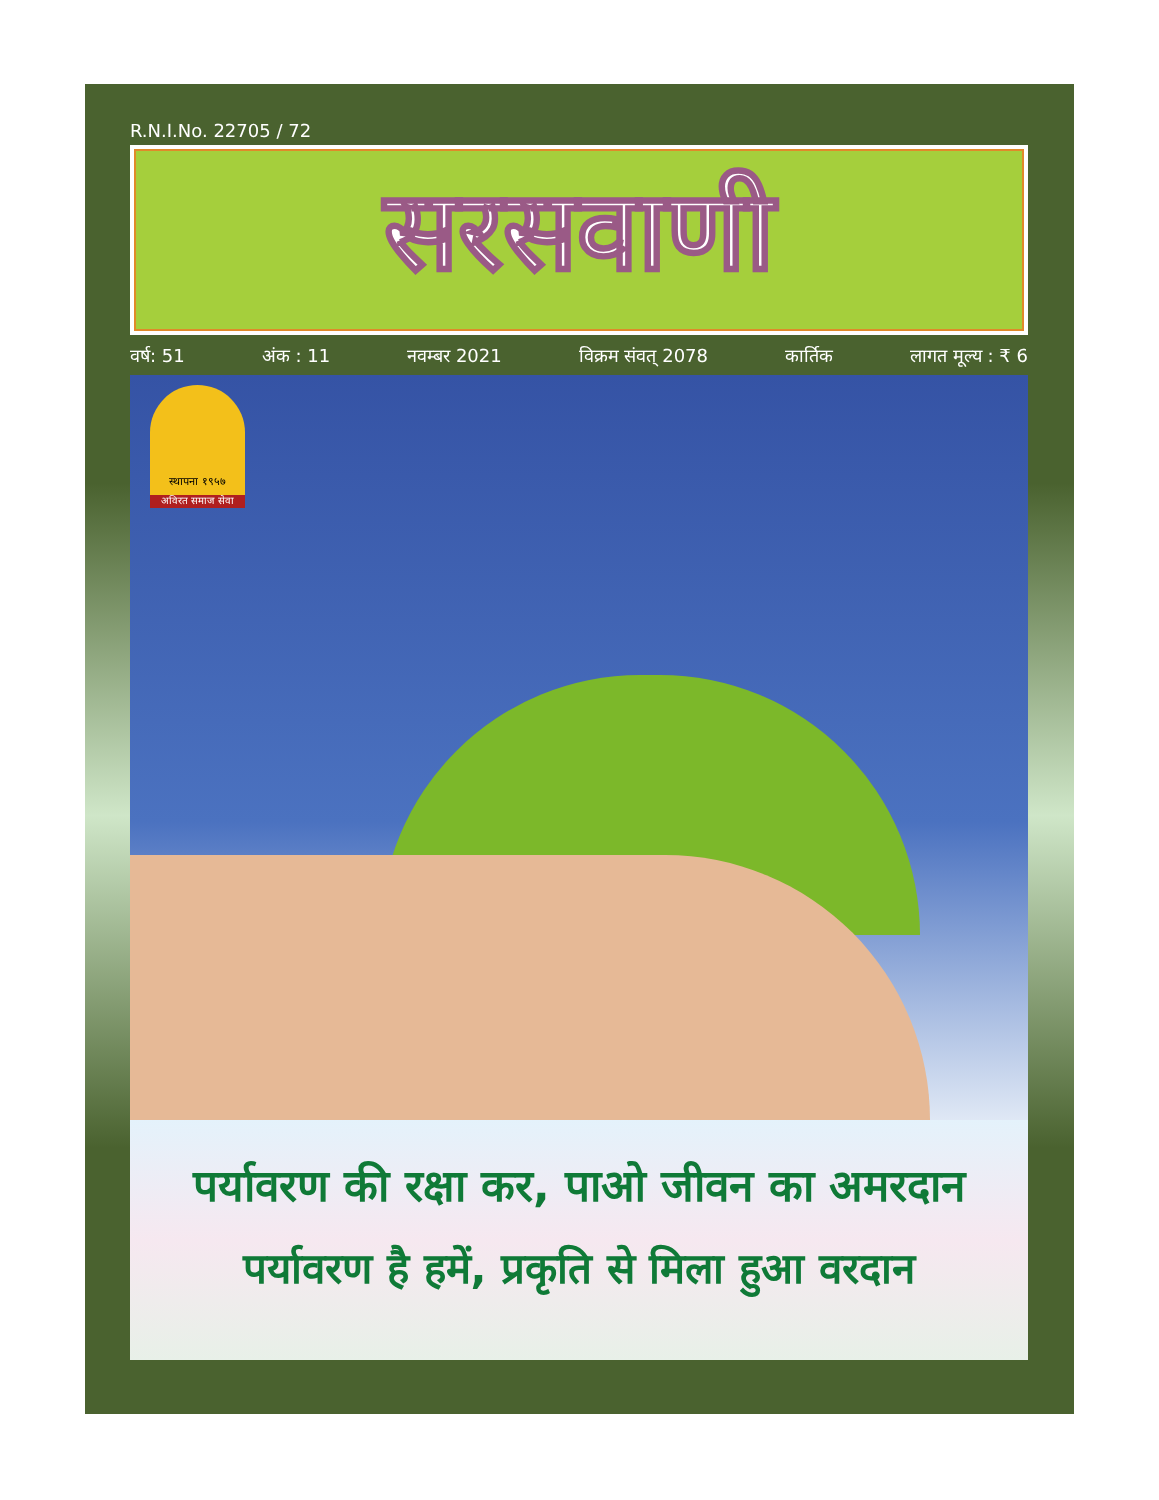R.N.I.No. 22705 / 72
सरसवाणी
वर्ष: 51 अंक : 11 नवम्बर 2021 विक्रम संवत् 2078 कार्तिक लागत मूल्य : ₹ 6
स्थापना १९५७
अविरत समाज सेवा
पर्यावरण की रक्षा कर, पाओ जीवन का अमरदान
पर्यावरण है हमें, प्रकृति से मिला हुआ वरदान